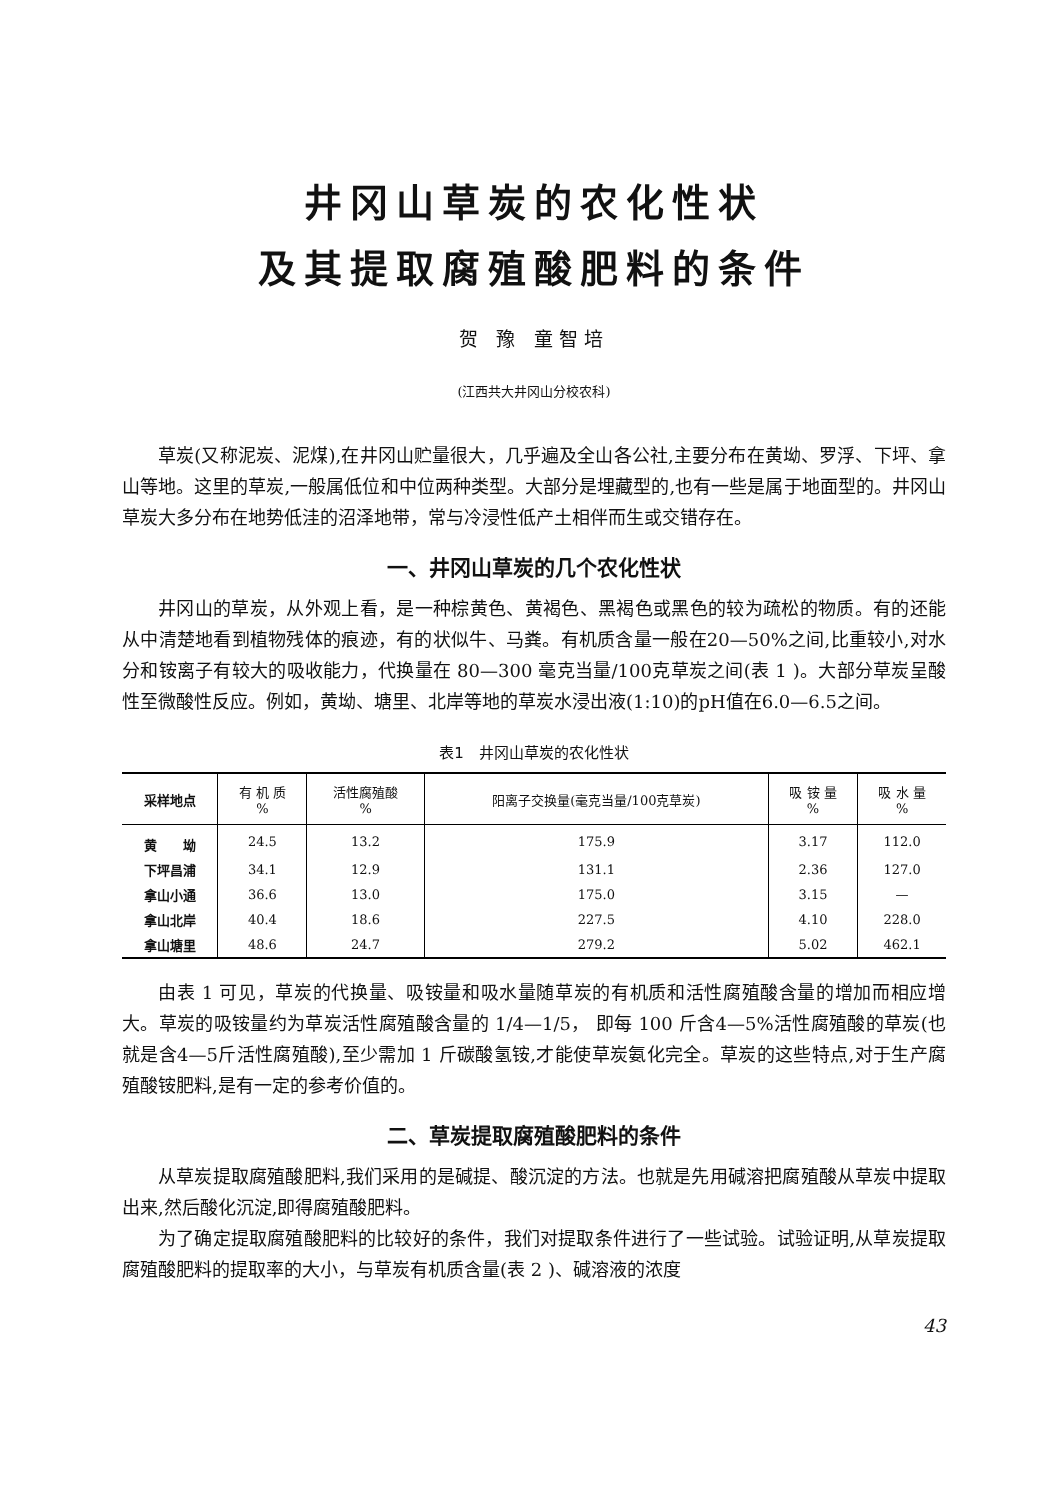井冈山草炭的农化性状
及其提取腐殖酸肥料的条件
贺 豫 童智培
(江西共大井冈山分校农科)
草炭(又称泥炭、泥煤),在井冈山贮量很大，几乎遍及全山各公社,主要分布在黄坳、罗浮、下坪、拿山等地。这里的草炭,一般属低位和中位两种类型。大部分是埋藏型的,也有一些是属于地面型的。井冈山草炭大多分布在地势低洼的沼泽地带，常与冷浸性低产土相伴而生或交错存在。
一、井冈山草炭的几个农化性状
井冈山的草炭，从外观上看，是一种棕黄色、黄褐色、黑褐色或黑色的较为疏松的物质。有的还能从中清楚地看到植物残体的痕迹，有的状似牛、马粪。有机质含量一般在20—50%之间,比重较小,对水分和铵离子有较大的吸收能力，代换量在 80—300 毫克当量/100克草炭之间(表 1 )。大部分草炭呈酸性至微酸性反应。例如，黄坳、塘里、北岸等地的草炭水浸出液(1:10)的pH值在6.0—6.5之间。
表1　井冈山草炭的农化性状
| 采样地点 | 有 机 质 % | 活性腐殖酸 % | 阳离子交换量(毫克当量/100克草炭) | 吸 铵 量 % | 吸 水 量 % |
| --- | --- | --- | --- | --- | --- |
| 黄 坳 | 24.5 | 13.2 | 175.9 | 3.17 | 112.0 |
| 下坪昌浦 | 34.1 | 12.9 | 131.1 | 2.36 | 127.0 |
| 拿山小通 | 36.6 | 13.0 | 175.0 | 3.15 | — |
| 拿山北岸 | 40.4 | 18.6 | 227.5 | 4.10 | 228.0 |
| 拿山塘里 | 48.6 | 24.7 | 279.2 | 5.02 | 462.1 |
由表 1 可见，草炭的代换量、吸铵量和吸水量随草炭的有机质和活性腐殖酸含量的增加而相应增大。草炭的吸铵量约为草炭活性腐殖酸含量的 1/4—1/5， 即每 100 斤含4—5%活性腐殖酸的草炭(也就是含4—5斤活性腐殖酸),至少需加 1 斤碳酸氢铵,才能使草炭氨化完全。草炭的这些特点,对于生产腐殖酸铵肥料,是有一定的参考价值的。
二、草炭提取腐殖酸肥料的条件
从草炭提取腐殖酸肥料,我们采用的是碱提、酸沉淀的方法。也就是先用碱溶把腐殖酸从草炭中提取出来,然后酸化沉淀,即得腐殖酸肥料。
为了确定提取腐殖酸肥料的比较好的条件，我们对提取条件进行了一些试验。试验证明,从草炭提取腐殖酸肥料的提取率的大小，与草炭有机质含量(表 2 )、碱溶液的浓度
43